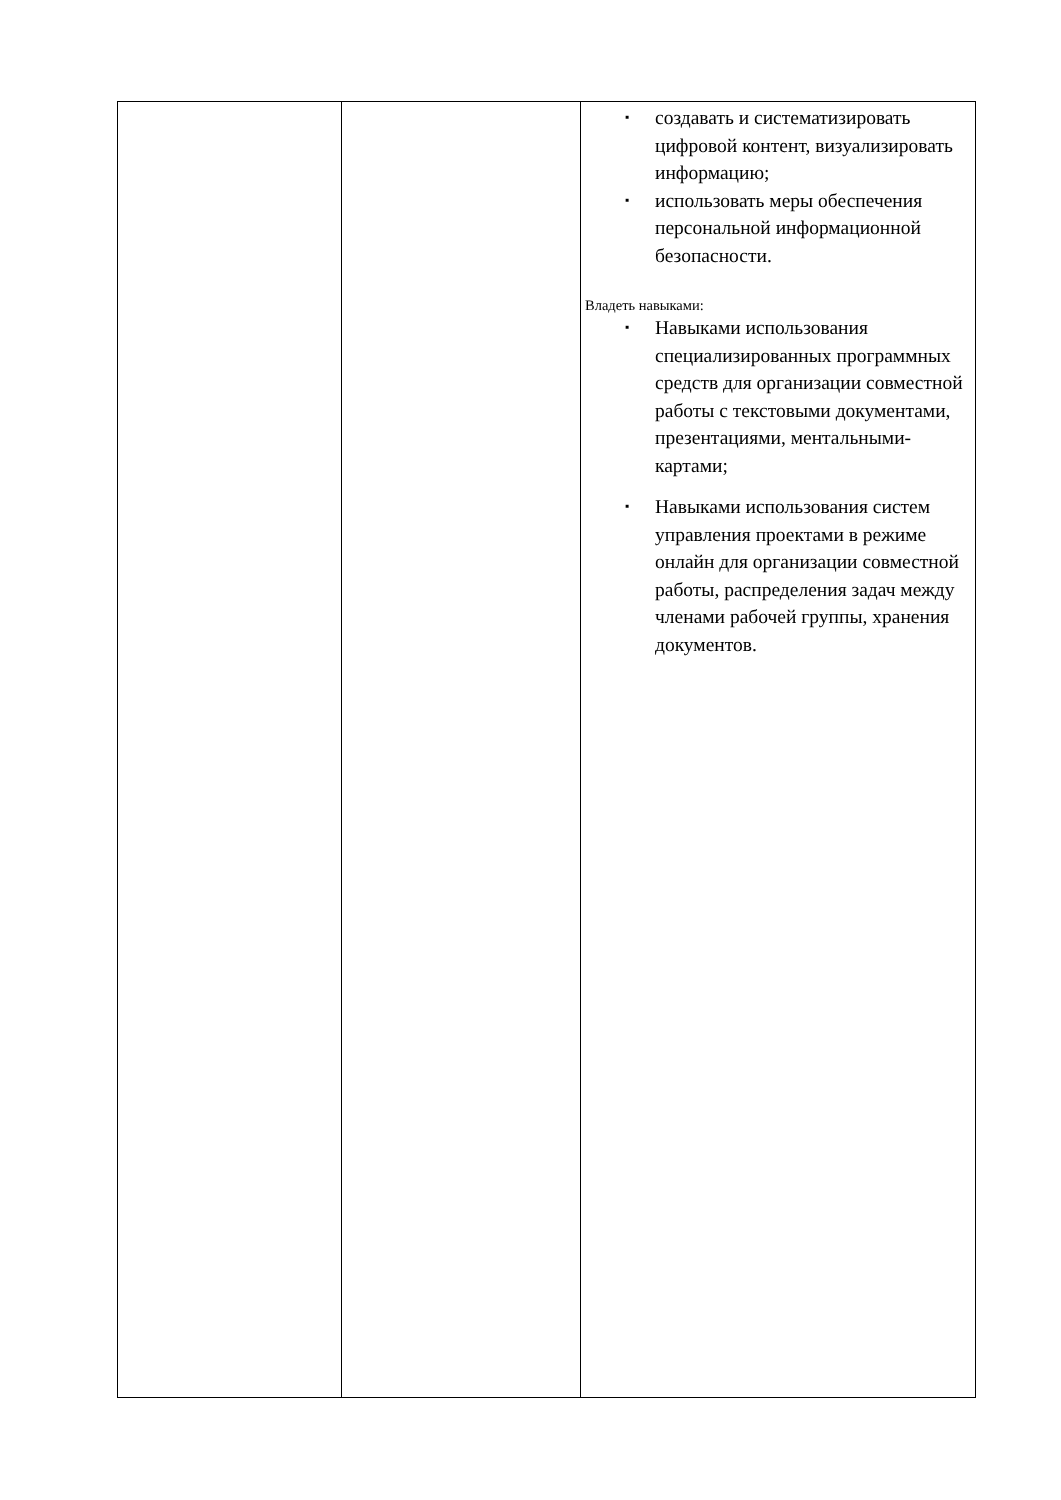| | | ▪ создавать и систематизировать цифровой контент, визуализировать информацию; ▪ использовать меры обеспечения персональной информационной безопасности. Владеть навыками: ▪ Навыками использования специализированных программных средств для организации совместной работы с текстовыми документами, презентациями, ментальными-картами; ▪ Навыками использования систем управления проектами в режиме онлайн для организации совместной работы, распределения задач между членами рабочей группы, хранения документов. |